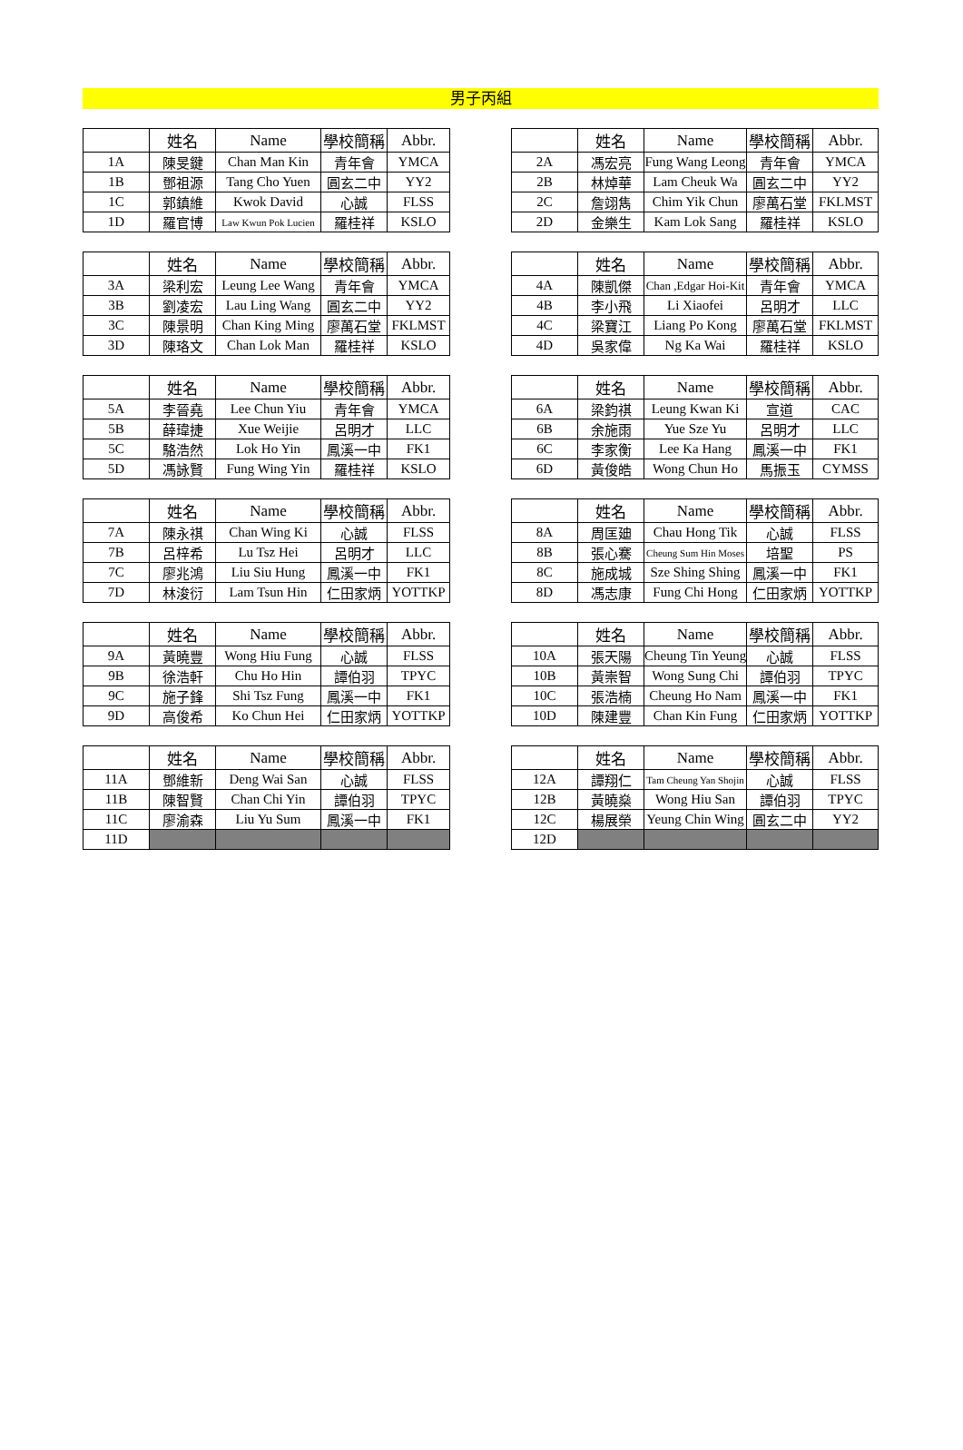男子丙組
| | 姓名 | Name | 學校簡稱 | Abbr. |
| --- | --- | --- | --- | --- |
| 1A | 陳旻鍵 | Chan Man Kin | 青年會 | YMCA |
| 1B | 鄧祖源 | Tang Cho Yuen | 圓玄二中 | YY2 |
| 1C | 郭鎮維 | Kwok David | 心誠 | FLSS |
| 1D | 羅官博 | Law Kwun Pok Lucien | 羅桂祥 | KSLO |
| | 姓名 | Name | 學校簡稱 | Abbr. |
| --- | --- | --- | --- | --- |
| 2A | 馮宏亮 | Fung Wang Leong | 青年會 | YMCA |
| 2B | 林焯華 | Lam Cheuk Wa | 圓玄二中 | YY2 |
| 2C | 詹翊雋 | Chim Yik Chun | 廖萬石堂 | FKLMST |
| 2D | 金樂生 | Kam Lok Sang | 羅桂祥 | KSLO |
| | 姓名 | Name | 學校簡稱 | Abbr. |
| --- | --- | --- | --- | --- |
| 3A | 梁利宏 | Leung Lee Wang | 青年會 | YMCA |
| 3B | 劉凌宏 | Lau Ling Wang | 圓玄二中 | YY2 |
| 3C | 陳景明 | Chan King Ming | 廖萬石堂 | FKLMST |
| 3D | 陳珞文 | Chan Lok Man | 羅桂祥 | KSLO |
| | 姓名 | Name | 學校簡稱 | Abbr. |
| --- | --- | --- | --- | --- |
| 4A | 陳凱傑 | Chan ,Edgar Hoi-Kit | 青年會 | YMCA |
| 4B | 李小飛 | Li Xiaofei | 呂明才 | LLC |
| 4C | 梁寶江 | Liang Po Kong | 廖萬石堂 | FKLMST |
| 4D | 吳家偉 | Ng Ka Wai | 羅桂祥 | KSLO |
| | 姓名 | Name | 學校簡稱 | Abbr. |
| --- | --- | --- | --- | --- |
| 5A | 李晉堯 | Lee Chun Yiu | 青年會 | YMCA |
| 5B | 薛瑋捷 | Xue Weijie | 呂明才 | LLC |
| 5C | 駱浩然 | Lok Ho Yin | 鳳溪一中 | FK1 |
| 5D | 馮詠賢 | Fung Wing Yin | 羅桂祥 | KSLO |
| | 姓名 | Name | 學校簡稱 | Abbr. |
| --- | --- | --- | --- | --- |
| 6A | 梁鈞祺 | Leung Kwan Ki | 宣道 | CAC |
| 6B | 余施雨 | Yue Sze Yu | 呂明才 | LLC |
| 6C | 李家衡 | Lee Ka Hang | 鳳溪一中 | FK1 |
| 6D | 黃俊皓 | Wong Chun Ho | 馬振玉 | CYMSS |
| | 姓名 | Name | 學校簡稱 | Abbr. |
| --- | --- | --- | --- | --- |
| 7A | 陳永祺 | Chan Wing Ki | 心誠 | FLSS |
| 7B | 呂梓希 | Lu Tsz Hei | 呂明才 | LLC |
| 7C | 廖兆鴻 | Liu Siu Hung | 鳳溪一中 | FK1 |
| 7D | 林浚衍 | Lam Tsun Hin | 仁田家炳 | YOTTKP |
| | 姓名 | Name | 學校簡稱 | Abbr. |
| --- | --- | --- | --- | --- |
| 8A | 周匡廸 | Chau Hong Tik | 心誠 | FLSS |
| 8B | 張心騫 | Cheung Sum Hin Moses | 培聖 | PS |
| 8C | 施成城 | Sze Shing Shing | 鳳溪一中 | FK1 |
| 8D | 馮志康 | Fung Chi Hong | 仁田家炳 | YOTTKP |
| | 姓名 | Name | 學校簡稱 | Abbr. |
| --- | --- | --- | --- | --- |
| 9A | 黃曉豐 | Wong Hiu Fung | 心誠 | FLSS |
| 9B | 徐浩軒 | Chu Ho Hin | 譚伯羽 | TPYC |
| 9C | 施子鋒 | Shi Tsz Fung | 鳳溪一中 | FK1 |
| 9D | 高俊希 | Ko Chun Hei | 仁田家炳 | YOTTKP |
| | 姓名 | Name | 學校簡稱 | Abbr. |
| --- | --- | --- | --- | --- |
| 10A | 張天陽 | Cheung Tin Yeung | 心誠 | FLSS |
| 10B | 黃崇智 | Wong Sung Chi | 譚伯羽 | TPYC |
| 10C | 張浩楠 | Cheung Ho Nam | 鳳溪一中 | FK1 |
| 10D | 陳建豐 | Chan Kin Fung | 仁田家炳 | YOTTKP |
| | 姓名 | Name | 學校簡稱 | Abbr. |
| --- | --- | --- | --- | --- |
| 11A | 鄧維新 | Deng Wai San | 心誠 | FLSS |
| 11B | 陳智賢 | Chan Chi Yin | 譚伯羽 | TPYC |
| 11C | 廖渝森 | Liu Yu Sum | 鳳溪一中 | FK1 |
| 11D | | | | |
| | 姓名 | Name | 學校簡稱 | Abbr. |
| --- | --- | --- | --- | --- |
| 12A | 譚翔仁 | Tam Cheung Yan Shojin | 心誠 | FLSS |
| 12B | 黃曉燊 | Wong Hiu San | 譚伯羽 | TPYC |
| 12C | 楊展榮 | Yeung Chin Wing | 圓玄二中 | YY2 |
| 12D | | | | |